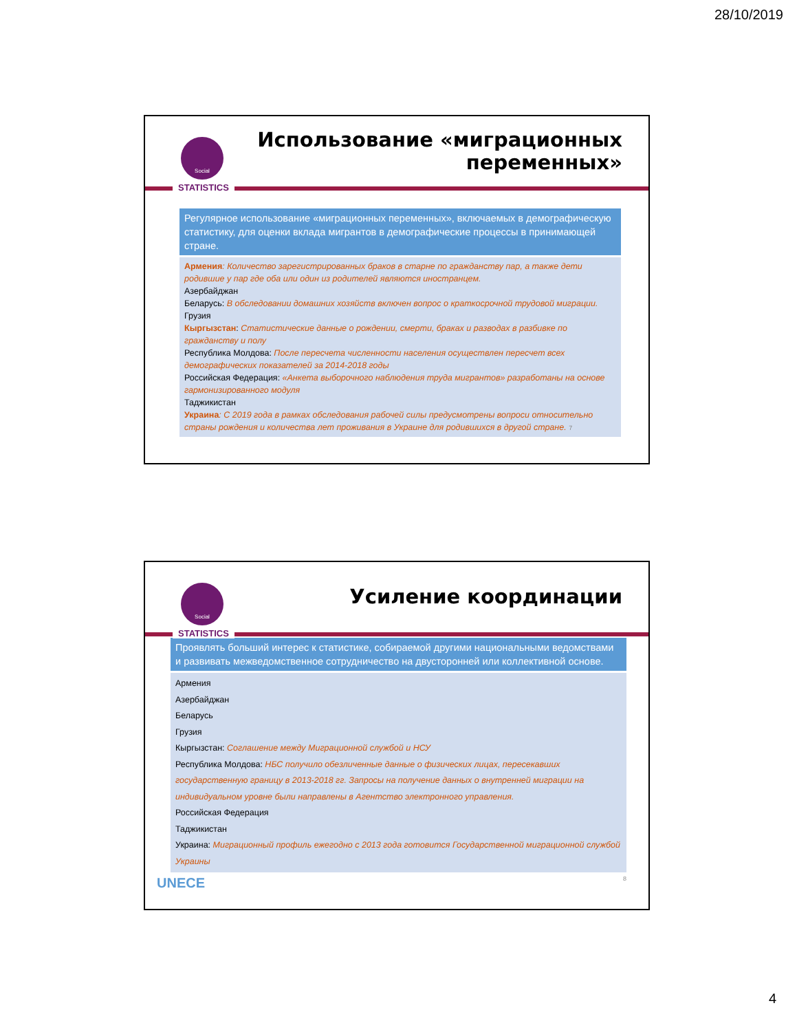28/10/2019
Social
STATISTICS
Использование «миграционных
переменных»
Регулярное использование «миграционных переменных», включаемых в демографическую статистику, для оценки вклада мигрантов в демографические процессы в принимающей стране.
Армения: Количество зарегистрированных браков в старне по гражданству пар, а также дети родившие у пар где оба или один из родителей являются иностранцем.
Азербайджан
Беларусь: В обследовании домашних хозяйств включен вопрос о краткосрочной трудовой миграции.
Грузия
Кыргызстан: Статистические данные о рождении, смерти, браках и разводах в разбивке по гражданству и полу
Республика Молдова: После пересчета численности населения осуществлен пересчет всех демографических показателей за 2014-2018 годы
Российская Федерация: «Анкета выборочного наблюдения труда мигрантов» разработаны на основе гармонизированного модуля
Таджикистан
Украина: С 2019 года в рамках обследования рабочей силы предусмотрены вопроси относительно страны рождения и количества лет проживания в Украине для родившихся в другой стране. 7
Social
STATISTICS
Усиление координации
Проявлять больший интерес к статистике, собираемой другими национальными ведомствами и развивать межведомственное сотрудничество на двусторонней или коллективной основе.
Армения
Азербайджан
Беларусь
Грузия
Кыргызстан: Соглашение между Миграционной службой и НСУ
Республика Молдова: НБС получило обезличенные данные о физических лицах, пересекавших государственную границу в 2013-2018 гг. Запросы на получение данных о внутренней миграции на индивидуальном уровне были направлены в Агентство электронного управления.
Российская Федерация
Таджикистан
Украина: Миграционный профиль ежегодно с 2013 года готовится Государственной миграционной службой Украины
UNECE 8
4